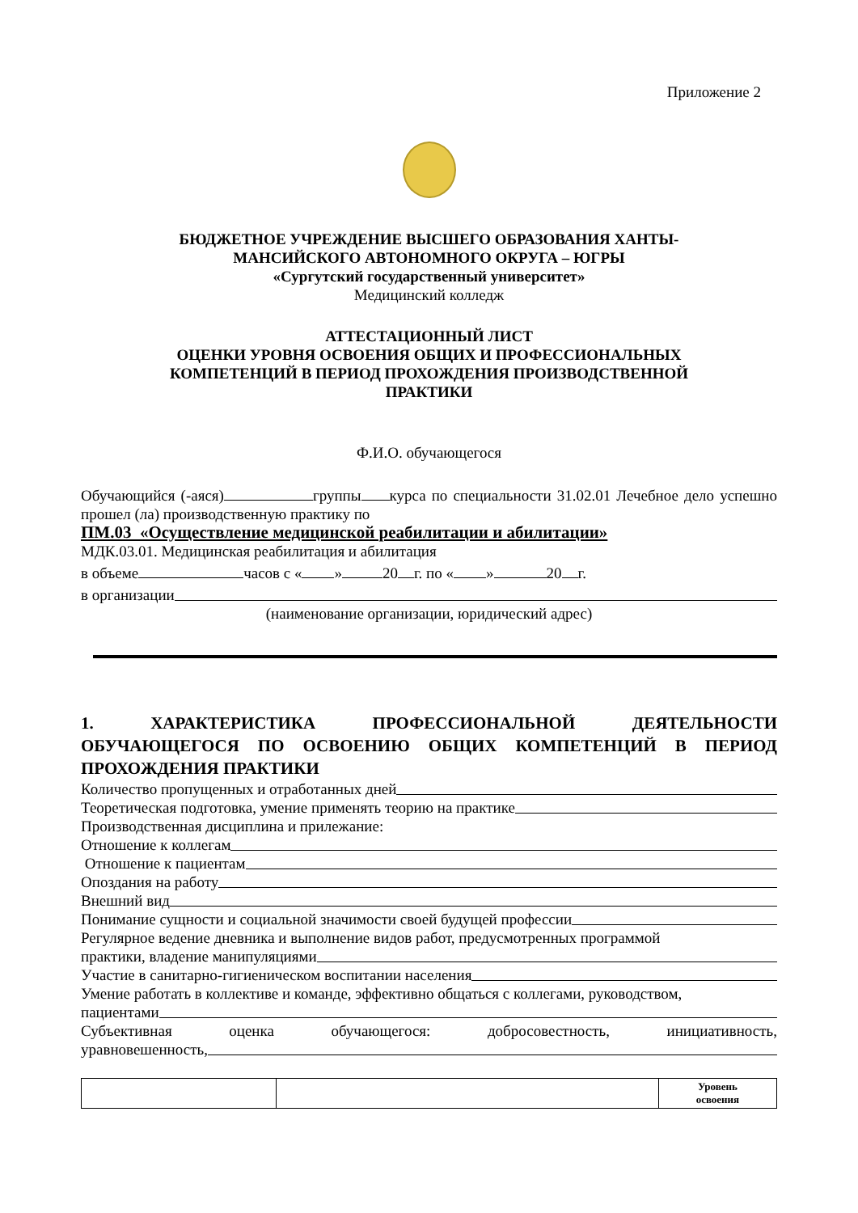Приложение 2
БЮДЖЕТНОЕ УЧРЕЖДЕНИЕ ВЫСШЕГО ОБРАЗОВАНИЯ ХАНТЫ-
МАНСИЙСКОГО АВТОНОМНОГО ОКРУГА – ЮГРЫ
«Сургутский государственный университет»
Медицинский колледж
АТТЕСТАЦИОННЫЙ ЛИСТ
ОЦЕНКИ УРОВНЯ ОСВОЕНИЯ ОБЩИХ И ПРОФЕССИОНАЛЬНЫХ
КОМПЕТЕНЦИЙ В ПЕРИОД ПРОХОЖДЕНИЯ ПРОИЗВОДСТВЕННОЙ
ПРАКТИКИ
Ф.И.О. обучающегося
Обучающийся (-аяся) группы курса по специальности 31.02.01 Лечебное дело успешно прошел (ла) производственную практику по
ПМ.03 «Осуществление медицинской реабилитации и абилитации»
МДК.03.01. Медицинская реабилитация и абилитация
в объеме часов с « » 20 г. по « » 20 г.
в организации
(наименование организации, юридический адрес)
1. ХАРАКТЕРИСТИКА ПРОФЕССИОНАЛЬНОЙ ДЕЯТЕЛЬНОСТИ ОБУЧАЮЩЕГОСЯ ПО ОСВОЕНИЮ ОБЩИХ КОМПЕТЕНЦИЙ В ПЕРИОД ПРОХОЖДЕНИЯ ПРАКТИКИ
Количество пропущенных и отработанных дней
Теоретическая подготовка, умение применять теорию на практике
Производственная дисциплина и прилежание:
Отношение к коллегам
Отношение к пациентам
Опоздания на работу
Внешний вид
Понимание сущности и социальной значимости своей будущей профессии
Регулярное ведение дневника и выполнение видов работ, предусмотренных программой
практики, владение манипуляциями
Участие в санитарно-гигиеническом воспитании населения
Умение работать в коллективе и команде, эффективно общаться с коллегами, руководством,
пациентами
Субъективная оценка обучающегося: добросовестность, инициативность,
уравновешенность,
| | | Уровень освоения |